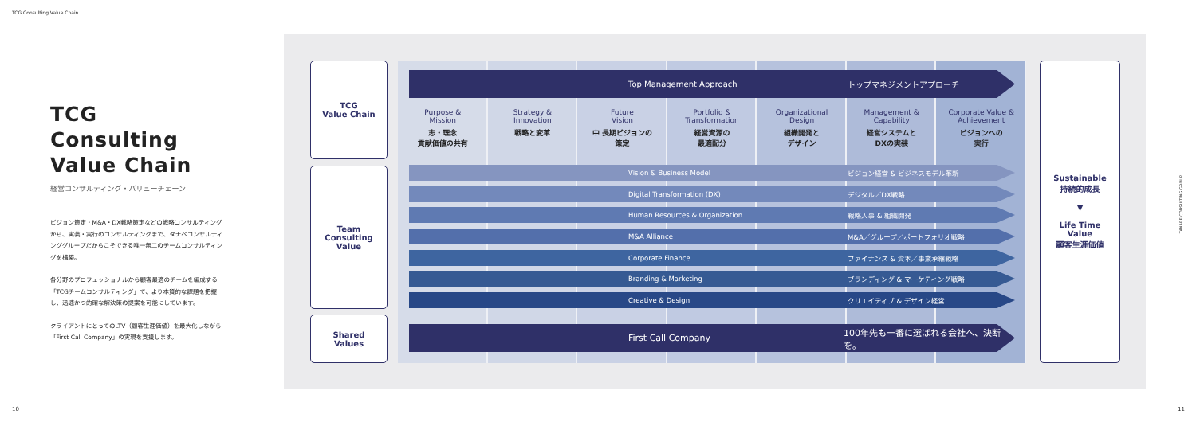TCG Consulting Value Chain
TCG Consulting Value Chain
経営コンサルティング・バリューチェーン
ビジョン策定・M&A・DX戦略策定などの戦略コンサルティングから、実装・実行のコンサルティングまで、タナベコンサルティンググループだからこそできる唯一無二のチームコンサルティングを構築。
各分野のプロフェッショナルから顧客最適のチームを編成する「TCGチームコンサルティング」で、より本質的な課題を把握し、迅速かつ的確な解決策の提案を可能にしています。
クライアントにとってのLTV（顧客生涯価値）を最大化しながら「First Call Company」の実現を支援します。
TCG
Value Chain
Team
Consulting
Value
Shared
Values
Top Management Approach トップマネジメントアプローチ
Purpose &
Mission
志・理念
貢献価値の共有
Strategy &
Innovation
戦略と変革
Future
Vision
中 長期ビジョンの
策定
Portfolio &
Transformation
経営資源の
最適配分
Organizational
Design
組織開発と
デザイン
Management &
Capability
経営システムと
DXの実装
Corporate Value &
Achievement
ビジョンへの
実行
Vision & Business Model ビジョン経営 & ビジネスモデル革新
Digital Transformation (DX) デジタル／DX戦略
Human Resources & Organization 戦略人事 & 組織開発
M&A Alliance M&A／グループ／ポートフォリオ戦略
Corporate Finance ファイナンス & 資本／事業承継戦略
Branding & Marketing ブランディング & マーケティング戦略
Creative & Design クリエイティブ & デザイン経営
First Call Company 100年先も一番に選ばれる会社へ、決断を。
Sustainable
持続的成長
▼
Life Time
Value
顧客生涯価値
TANABE CONSULTING GROUP
10 11